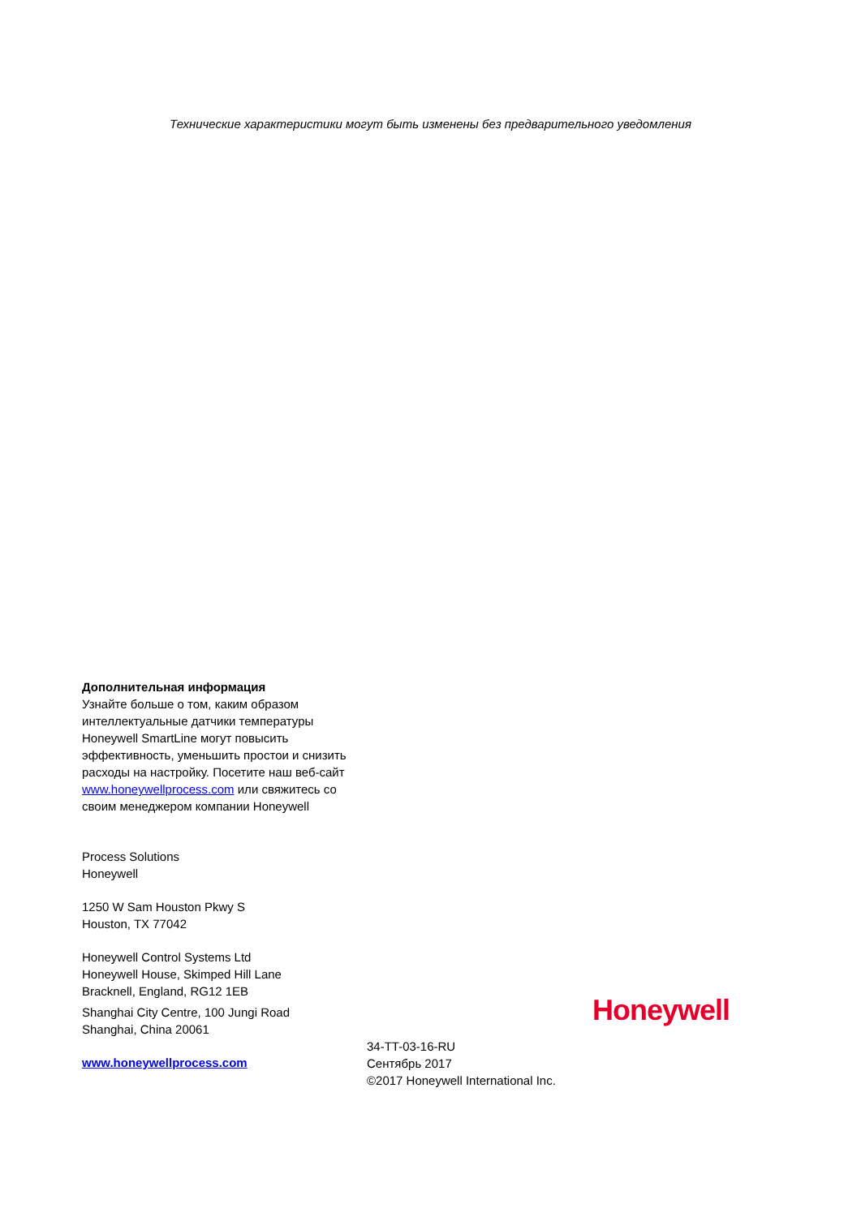Технические характеристики могут быть изменены без предварительного уведомления
Дополнительная информация
Узнайте больше о том, каким образом интеллектуальные датчики температуры Honeywell SmartLine могут повысить эффективность, уменьшить простои и снизить расходы на настройку. Посетите наш веб-сайт www.honeywellprocess.com или свяжитесь со своим менеджером компании Honeywell
Process Solutions
Honeywell
1250 W Sam Houston Pkwy S
Houston, TX 77042
Honeywell Control Systems Ltd
Honeywell House, Skimped Hill Lane
Bracknell, England, RG12 1EB
Shanghai City Centre, 100 Jungi Road
Shanghai, China 20061
www.honeywellprocess.com
Honeywell
34-TT-03-16-RU
Сентябрь 2017
©2017 Honeywell International Inc.